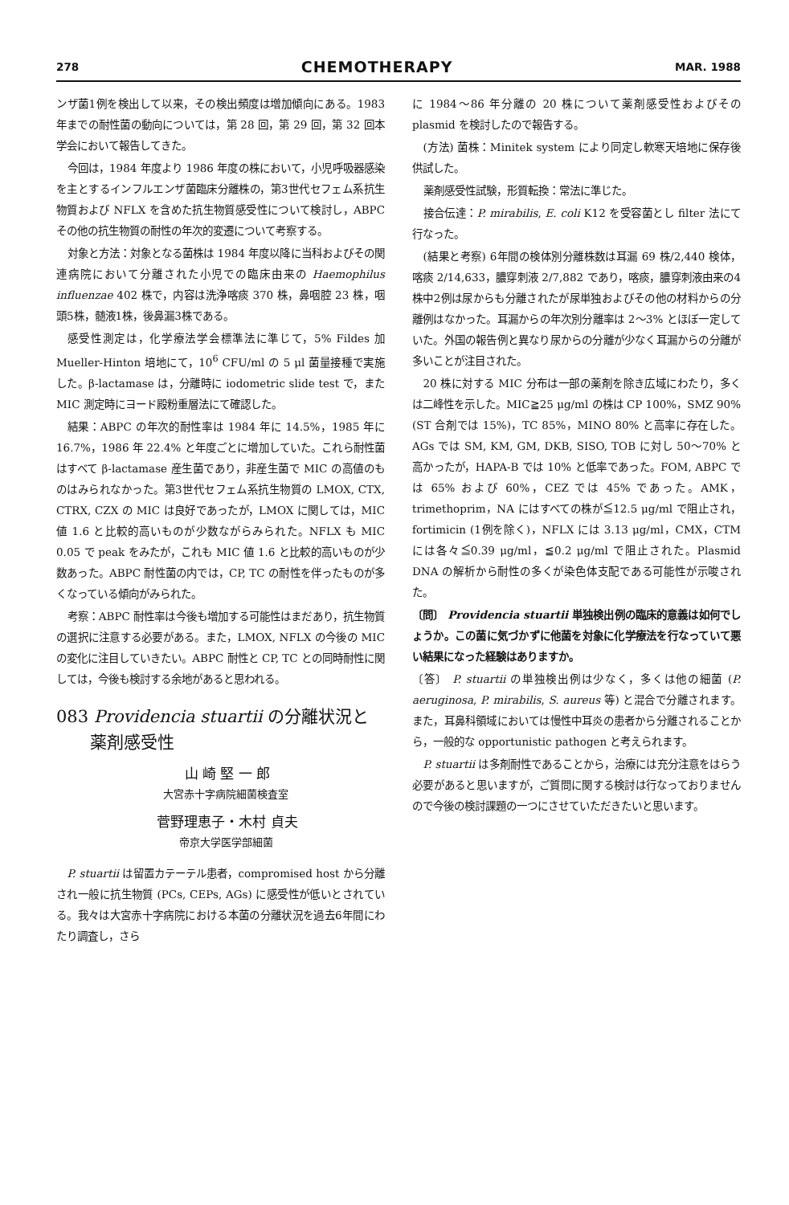278 CHEMOTHERAPY MAR. 1988
ンザ菌1例を検出して以来，その検出頻度は増加傾向にある。1983 年までの耐性菌の動向については，第 28 回，第 29 回，第 32 回本学会において報告してきた。
今回は，1984 年度より 1986 年度の株において，小児呼吸器感染を主とするインフルエンザ菌臨床分離株の，第3世代セフェム系抗生物質および NFLX を含めた抗生物質感受性について検討し，ABPC その他の抗生物質の耐性の年次的変遷について考察する。
対象と方法：対象となる菌株は 1984 年度以降に当科およびその関連病院において分離された小児での臨床由来の Haemophilus influenzae 402 株で，内容は洗浄喀痰 370 株，鼻咽腔 23 株，咽頭5株，髄液1株，後鼻漏3株である。
感受性測定は，化学療法学会標準法に準じて，5% Fildes 加 Mueller-Hinton 培地にて，10<sup>6</sup> CFU/ml の 5 μl 菌量接種で実施した。β-lactamase は，分離時に iodometric slide test で，また MIC 測定時にヨード殿粉重層法にて確認した。
結果：ABPC の年次的耐性率は 1984 年に 14.5%，1985 年に 16.7%，1986 年 22.4% と年度ごとに増加していた。これら耐性菌はすべて β-lactamase 産生菌であり，非産生菌で MIC の高値のものはみられなかった。第3世代セフェム系抗生物質の LMOX, CTX, CTRX, CZX の MIC は良好であったが，LMOX に関しては，MIC 値 1.6 と比較的高いものが少数ながらみられた。NFLX も MIC 0.05 で peak をみたが，これも MIC 値 1.6 と比較的高いものが少数あった。ABPC 耐性菌の内では，CP, TC の耐性を伴ったものが多くなっている傾向がみられた。
考察：ABPC 耐性率は今後も増加する可能性はまだあり，抗生物質の選択に注意する必要がある。また，LMOX, NFLX の今後の MIC の変化に注目していきたい。ABPC 耐性と CP, TC との同時耐性に関しては，今後も検討する余地があると思われる。
083 Providencia stuartii の分離状況と
  薬剤感受性
山 崎 堅 一 郎
大宮赤十字病院細菌検査室
菅野理恵子・木村 貞夫
帝京大学医学部細菌
P. stuartii は留置カテーテル患者，compromised host から分離され一般に抗生物質 (PCs, CEPs, AGs) に感受性が低いとされている。我々は大宮赤十字病院における本菌の分離状況を過去6年間にわたり調査し，さら
に 1984〜86 年分離の 20 株について薬剤感受性およびその plasmid を検討したので報告する。
(方法) 菌株：Minitek system により同定し軟寒天培地に保存後供試した。
薬剤感受性試験，形質転換：常法に準じた。
接合伝達：P. mirabilis, E. coli K12 を受容菌とし filter 法にて行なった。
(結果と考察) 6年間の検体別分離株数は耳漏 69 株/2,440 検体，喀痰 2/14,633，膿穿刺液 2/7,882 であり，喀痰，膿穿刺液由来の4株中2例は尿からも分離されたが尿単独およびその他の材料からの分離例はなかった。耳漏からの年次別分離率は 2〜3% とほぼ一定していた。外国の報告例と異なり尿からの分離が少なく耳漏からの分離が多いことが注目された。
20 株に対する MIC 分布は一部の薬剤を除き広域にわたり，多くは二峰性を示した。MIC≧25 μg/ml の株は CP 100%，SMZ 90% (ST 合剤では 15%)，TC 85%，MINO 80% と高率に存在した。AGs では SM, KM, GM, DKB, SISO, TOB に対し 50〜70% と高かったが，HAPA-B では 10% と低率であった。FOM, ABPC では 65% および 60%，CEZ では 45% であった。AMK，trimethoprim，NA にはすべての株が≦12.5 μg/ml で阻止され，fortimicin (1例を除く)，NFLX には 3.13 μg/ml，CMX，CTM には各々≦0.39 μg/ml，≦0.2 μg/ml で阻止された。Plasmid DNA の解析から耐性の多くが染色体支配である可能性が示唆された。
〔問〕 Providencia stuartii 単独検出例の臨床的意義は如何でしょうか。この菌に気づかずに他菌を対象に化学療法を行なっていて悪い結果になった経験はありますか。
〔答〕 P. stuartii の単独検出例は少なく，多くは他の細菌 (P. aeruginosa, P. mirabilis, S. aureus 等) と混合で分離されます。また，耳鼻科領域においては慢性中耳炎の患者から分離されることから，一般的な opportunistic pathogen と考えられます。
P. stuartii は多剤耐性であることから，治療には充分注意をはらう必要があると思いますが，ご質問に関する検討は行なっておりませんので今後の検討課題の一つにさせていただきたいと思います。